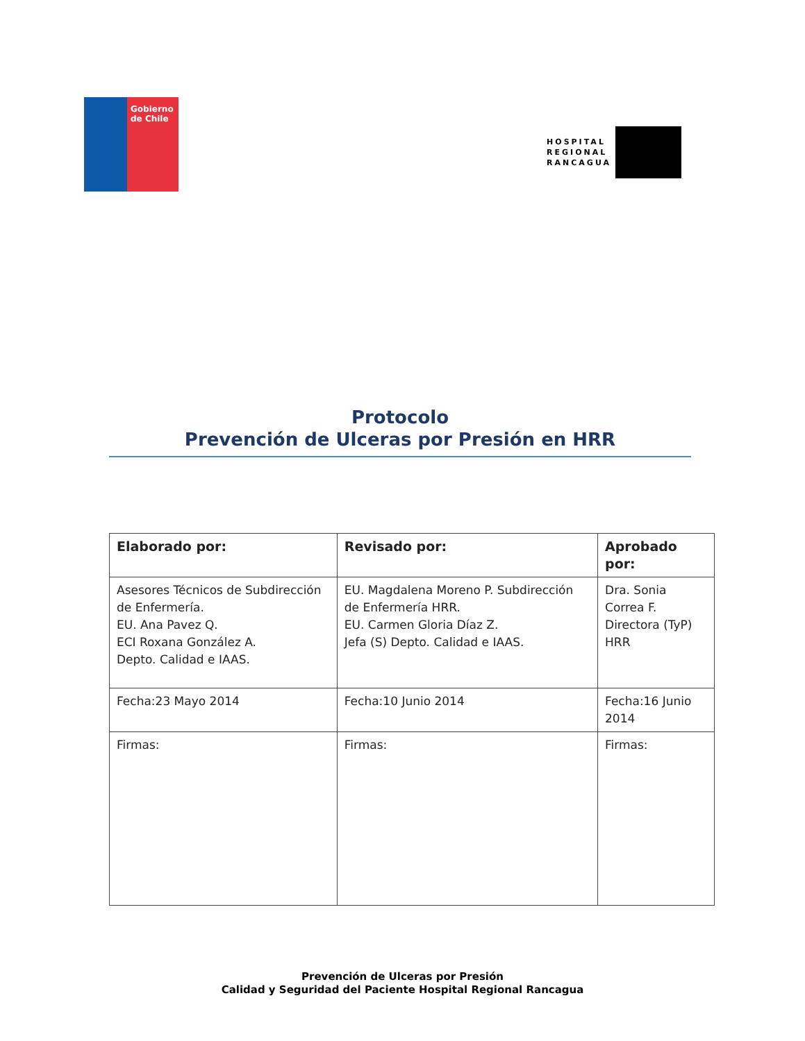Gobierno de Chile
HOSPITAL
REGIONAL
RANCAGUA
Protocolo
Prevención de Ulceras por Presión en HRR
| Elaborado por: | Revisado por: | Aprobado por: |
| --- | --- | --- |
| Asesores Técnicos de Subdirección de Enfermería. EU. Ana Pavez Q. ECI Roxana González A. Depto. Calidad e IAAS. | EU. Magdalena Moreno P. Subdirección de Enfermería HRR. EU. Carmen Gloria Díaz Z. Jefa (S) Depto. Calidad e IAAS. | Dra. Sonia Correa F. Directora (TyP) HRR |
| Fecha:23 Mayo 2014 | Fecha:10 Junio 2014 | Fecha:16 Junio 2014 |
| Firmas: | Firmas: | Firmas: |
Prevención de Ulceras por Presión
Calidad y Seguridad del Paciente Hospital Regional Rancagua